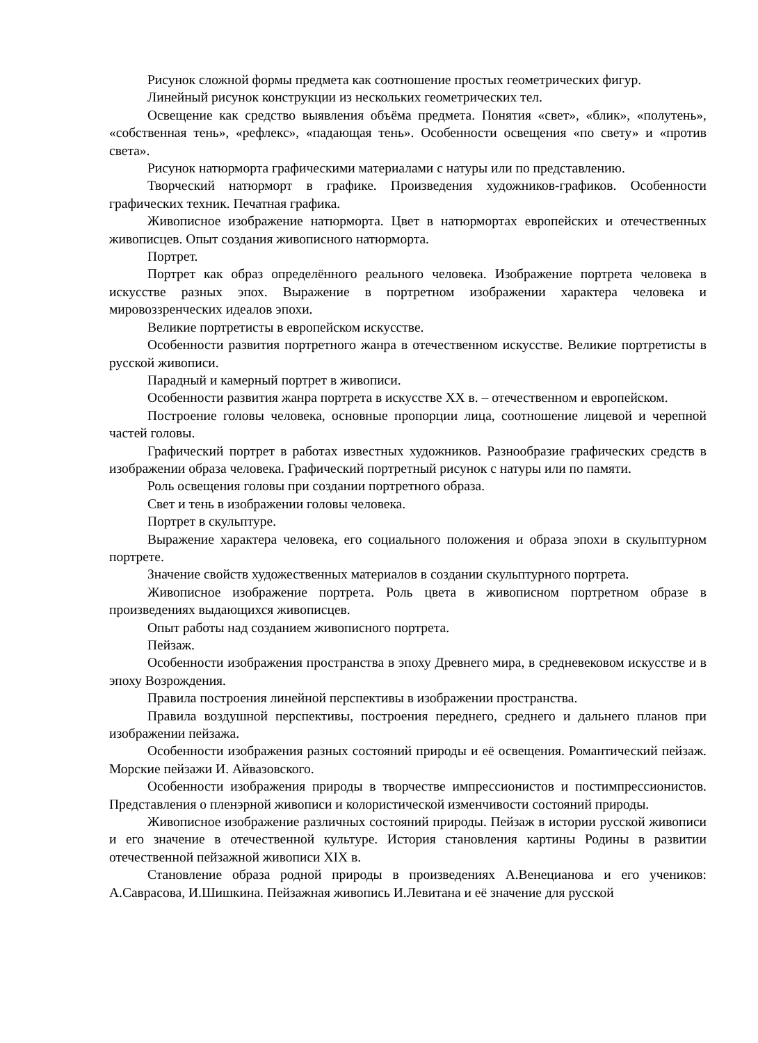Рисунок сложной формы предмета как соотношение простых геометрических фигур.
Линейный рисунок конструкции из нескольких геометрических тел.
Освещение как средство выявления объёма предмета. Понятия «свет», «блик», «полутень», «собственная тень», «рефлекс», «падающая тень». Особенности освещения «по свету» и «против света».
Рисунок натюрморта графическими материалами с натуры или по представлению.
Творческий натюрморт в графике. Произведения художников-графиков. Особенности графических техник. Печатная графика.
Живописное изображение натюрморта. Цвет в натюрмортах европейских и отечественных живописцев. Опыт создания живописного натюрморта.
Портрет.
Портрет как образ определённого реального человека. Изображение портрета человека в искусстве разных эпох. Выражение в портретном изображении характера человека и мировоззренческих идеалов эпохи.
Великие портретисты в европейском искусстве.
Особенности развития портретного жанра в отечественном искусстве. Великие портретисты в русской живописи.
Парадный и камерный портрет в живописи.
Особенности развития жанра портрета в искусстве XX в. – отечественном и европейском.
Построение головы человека, основные пропорции лица, соотношение лицевой и черепной частей головы.
Графический портрет в работах известных художников. Разнообразие графических средств в изображении образа человека. Графический портретный рисунок с натуры или по памяти.
Роль освещения головы при создании портретного образа.
Свет и тень в изображении головы человека.
Портрет в скульптуре.
Выражение характера человека, его социального положения и образа эпохи в скульптурном портрете.
Значение свойств художественных материалов в создании скульптурного портрета.
Живописное изображение портрета. Роль цвета в живописном портретном образе в произведениях выдающихся живописцев.
Опыт работы над созданием живописного портрета.
Пейзаж.
Особенности изображения пространства в эпоху Древнего мира, в средневековом искусстве и в эпоху Возрождения.
Правила построения линейной перспективы в изображении пространства.
Правила воздушной перспективы, построения переднего, среднего и дальнего планов при изображении пейзажа.
Особенности изображения разных состояний природы и её освещения. Романтический пейзаж. Морские пейзажи И. Айвазовского.
Особенности изображения природы в творчестве импрессионистов и постимпрессионистов. Представления о пленэрной живописи и колористической изменчивости состояний природы.
Живописное изображение различных состояний природы. Пейзаж в истории русской живописи и его значение в отечественной культуре. История становления картины Родины в развитии отечественной пейзажной живописи XIX в.
Становление образа родной природы в произведениях А.Венецианова и его учеников: А.Саврасова, И.Шишкина. Пейзажная живопись И.Левитана и её значение для русской